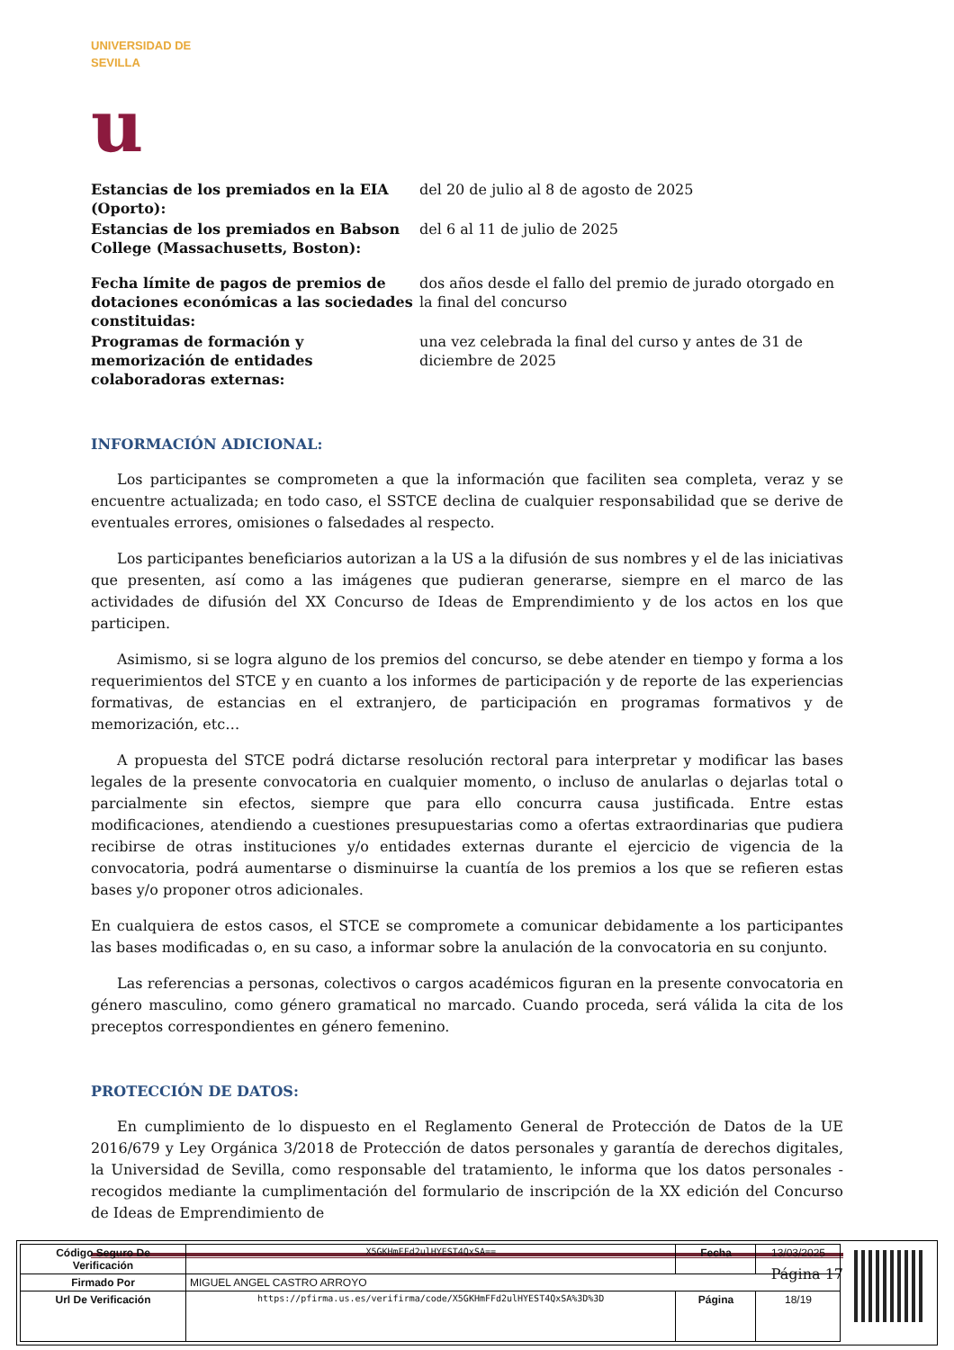UNIVERSIDAD DE SEVILLA
u
| Estancias de los premiados en la EIA (Oporto): | del 20 de julio al 8 de agosto de 2025 |
| Estancias de los premiados en Babson College (Massachusetts, Boston): | del 6 al 11 de julio de 2025 |
| Fecha límite de pagos de premios de dotaciones económicas a las sociedades constituidas: | dos años desde el fallo del premio de jurado otorgado en la final del concurso |
| Programas de formación y memorización de entidades colaboradoras externas: | una vez celebrada la final del curso y antes de 31 de diciembre de 2025 |
INFORMACIÓN ADICIONAL:
Los participantes se comprometen a que la información que faciliten sea completa, veraz y se encuentre actualizada; en todo caso, el SSTCE declina de cualquier responsabilidad que se derive de eventuales errores, omisiones o falsedades al respecto.
Los participantes beneficiarios autorizan a la US a la difusión de sus nombres y el de las iniciativas que presenten, así como a las imágenes que pudieran generarse, siempre en el marco de las actividades de difusión del XX Concurso de Ideas de Emprendimiento y de los actos en los que participen.
Asimismo, si se logra alguno de los premios del concurso, se debe atender en tiempo y forma a los requerimientos del STCE y en cuanto a los informes de participación y de reporte de las experiencias formativas, de estancias en el extranjero, de participación en programas formativos y de memorización, etc…
A propuesta del STCE podrá dictarse resolución rectoral para interpretar y modificar las bases legales de la presente convocatoria en cualquier momento, o incluso de anularlas o dejarlas total o parcialmente sin efectos, siempre que para ello concurra causa justificada. Entre estas modificaciones, atendiendo a cuestiones presupuestarias como a ofertas extraordinarias que pudiera recibirse de otras instituciones y/o entidades externas durante el ejercicio de vigencia de la convocatoria, podrá aumentarse o disminuirse la cuantía de los premios a los que se refieren estas bases y/o proponer otros adicionales.
En cualquiera de estos casos, el STCE se compromete a comunicar debidamente a los participantes las bases modificadas o, en su caso, a informar sobre la anulación de la convocatoria en su conjunto.
Las referencias a personas, colectivos o cargos académicos figuran en la presente convocatoria en género masculino, como género gramatical no marcado. Cuando proceda, será válida la cita de los preceptos correspondientes en género femenino.
PROTECCIÓN DE DATOS:
En cumplimiento de lo dispuesto en el Reglamento General de Protección de Datos de la UE 2016/679 y Ley Orgánica 3/2018 de Protección de datos personales y garantía de derechos digitales, la Universidad de Sevilla, como responsable del tratamiento, le informa que los datos personales -recogidos mediante la cumplimentación del formulario de inscripción de la XX edición del Concurso de Ideas de Emprendimiento de
Página 17
| Código Seguro De Verificación | X5GKHmFFd2ulHYEST4QxSA== | Fecha | 13/03/2025 |
| Firmado Por | MIGUEL ANGEL CASTRO ARROYO | | |
| Url De Verificación | https://pfirma.us.es/verifirma/code/X5GKHmFFd2ulHYEST4QxSA%3D%3D | Página | 18/19 |